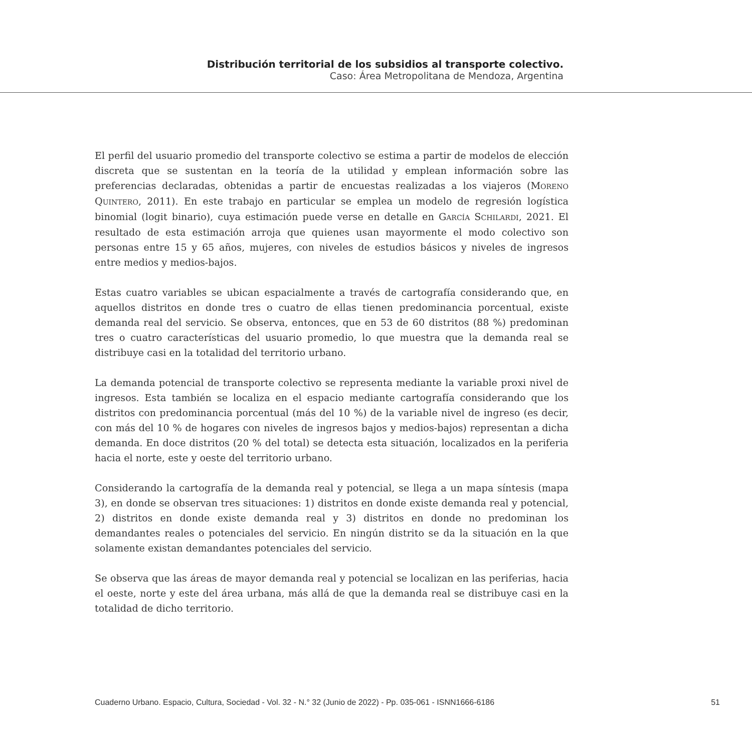Distribución territorial de los subsidios al transporte colectivo.
Caso: Área Metropolitana de Mendoza, Argentina
El perfil del usuario promedio del transporte colectivo se estima a partir de modelos de elección discreta que se sustentan en la teoría de la utilidad y emplean información sobre las preferencias declaradas, obtenidas a partir de encuestas realizadas a los viajeros (MORENO QUINTERO, 2011). En este trabajo en particular se emplea un modelo de regresión logística binomial (logit binario), cuya estimación puede verse en detalle en GARCÍA SCHILARDI, 2021. El resultado de esta estimación arroja que quienes usan mayormente el modo colectivo son personas entre 15 y 65 años, mujeres, con niveles de estudios básicos y niveles de ingresos entre medios y medios-bajos.
Estas cuatro variables se ubican espacialmente a través de cartografía considerando que, en aquellos distritos en donde tres o cuatro de ellas tienen predominancia porcentual, existe demanda real del servicio. Se observa, entonces, que en 53 de 60 distritos (88 %) predominan tres o cuatro características del usuario promedio, lo que muestra que la demanda real se distribuye casi en la totalidad del territorio urbano.
La demanda potencial de transporte colectivo se representa mediante la variable proxi nivel de ingresos. Esta también se localiza en el espacio mediante cartografía considerando que los distritos con predominancia porcentual (más del 10 %) de la variable nivel de ingreso (es decir, con más del 10 % de hogares con niveles de ingresos bajos y medios-bajos) representan a dicha demanda. En doce distritos (20 % del total) se detecta esta situación, localizados en la periferia hacia el norte, este y oeste del territorio urbano.
Considerando la cartografía de la demanda real y potencial, se llega a un mapa síntesis (mapa 3), en donde se observan tres situaciones: 1) distritos en donde existe demanda real y potencial, 2) distritos en donde existe demanda real y 3) distritos en donde no predominan los demandantes reales o potenciales del servicio. En ningún distrito se da la situación en la que solamente existan demandantes potenciales del servicio.
Se observa que las áreas de mayor demanda real y potencial se localizan en las periferias, hacia el oeste, norte y este del área urbana, más allá de que la demanda real se distribuye casi en la totalidad de dicho territorio.
Cuaderno Urbano. Espacio, Cultura, Sociedad - Vol. 32 - N.° 32 (Junio de 2022) - Pp. 035-061 - ISNN1666-6186 51